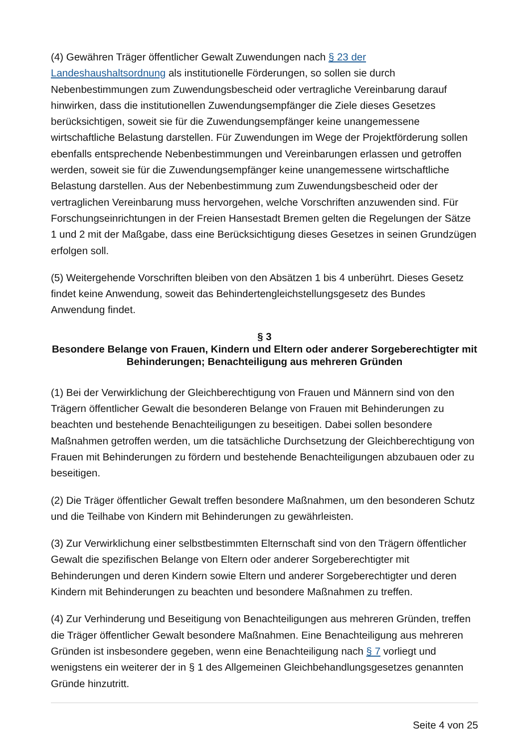(4) Gewähren Träger öffentlicher Gewalt Zuwendungen nach § 23 der Landeshaushaltsordnung als institutionelle Förderungen, so sollen sie durch Nebenbestimmungen zum Zuwendungsbescheid oder vertragliche Vereinbarung darauf hinwirken, dass die institutionellen Zuwendungsempfänger die Ziele dieses Gesetzes berücksichtigen, soweit sie für die Zuwendungsempfänger keine unangemessene wirtschaftliche Belastung darstellen. Für Zuwendungen im Wege der Projektförderung sollen ebenfalls entsprechende Nebenbestimmungen und Vereinbarungen erlassen und getroffen werden, soweit sie für die Zuwendungsempfänger keine unangemessene wirtschaftliche Belastung darstellen. Aus der Nebenbestimmung zum Zuwendungsbescheid oder der vertraglichen Vereinbarung muss hervorgehen, welche Vorschriften anzuwenden sind. Für Forschungseinrichtungen in der Freien Hansestadt Bremen gelten die Regelungen der Sätze 1 und 2 mit der Maßgabe, dass eine Berücksichtigung dieses Gesetzes in seinen Grundzügen erfolgen soll.
(5) Weitergehende Vorschriften bleiben von den Absätzen 1 bis 4 unberührt. Dieses Gesetz findet keine Anwendung, soweit das Behindertengleichstellungsgesetz des Bundes Anwendung findet.
§ 3
Besondere Belange von Frauen, Kindern und Eltern oder anderer Sorgeberechtigter mit Behinderungen; Benachteiligung aus mehreren Gründen
(1) Bei der Verwirklichung der Gleichberechtigung von Frauen und Männern sind von den Trägern öffentlicher Gewalt die besonderen Belange von Frauen mit Behinderungen zu beachten und bestehende Benachteiligungen zu beseitigen. Dabei sollen besondere Maßnahmen getroffen werden, um die tatsächliche Durchsetzung der Gleichberechtigung von Frauen mit Behinderungen zu fördern und bestehende Benachteiligungen abzubauen oder zu beseitigen.
(2) Die Träger öffentlicher Gewalt treffen besondere Maßnahmen, um den besonderen Schutz und die Teilhabe von Kindern mit Behinderungen zu gewährleisten.
(3) Zur Verwirklichung einer selbstbestimmten Elternschaft sind von den Trägern öffentlicher Gewalt die spezifischen Belange von Eltern oder anderer Sorgeberechtigter mit Behinderungen und deren Kindern sowie Eltern und anderer Sorgeberechtigter und deren Kindern mit Behinderungen zu beachten und besondere Maßnahmen zu treffen.
(4) Zur Verhinderung und Beseitigung von Benachteiligungen aus mehreren Gründen, treffen die Träger öffentlicher Gewalt besondere Maßnahmen. Eine Benachteiligung aus mehreren Gründen ist insbesondere gegeben, wenn eine Benachteiligung nach § 7 vorliegt und wenigstens ein weiterer der in § 1 des Allgemeinen Gleichbehandlungsgesetzes genannten Gründe hinzutritt.
Seite 4 von 25